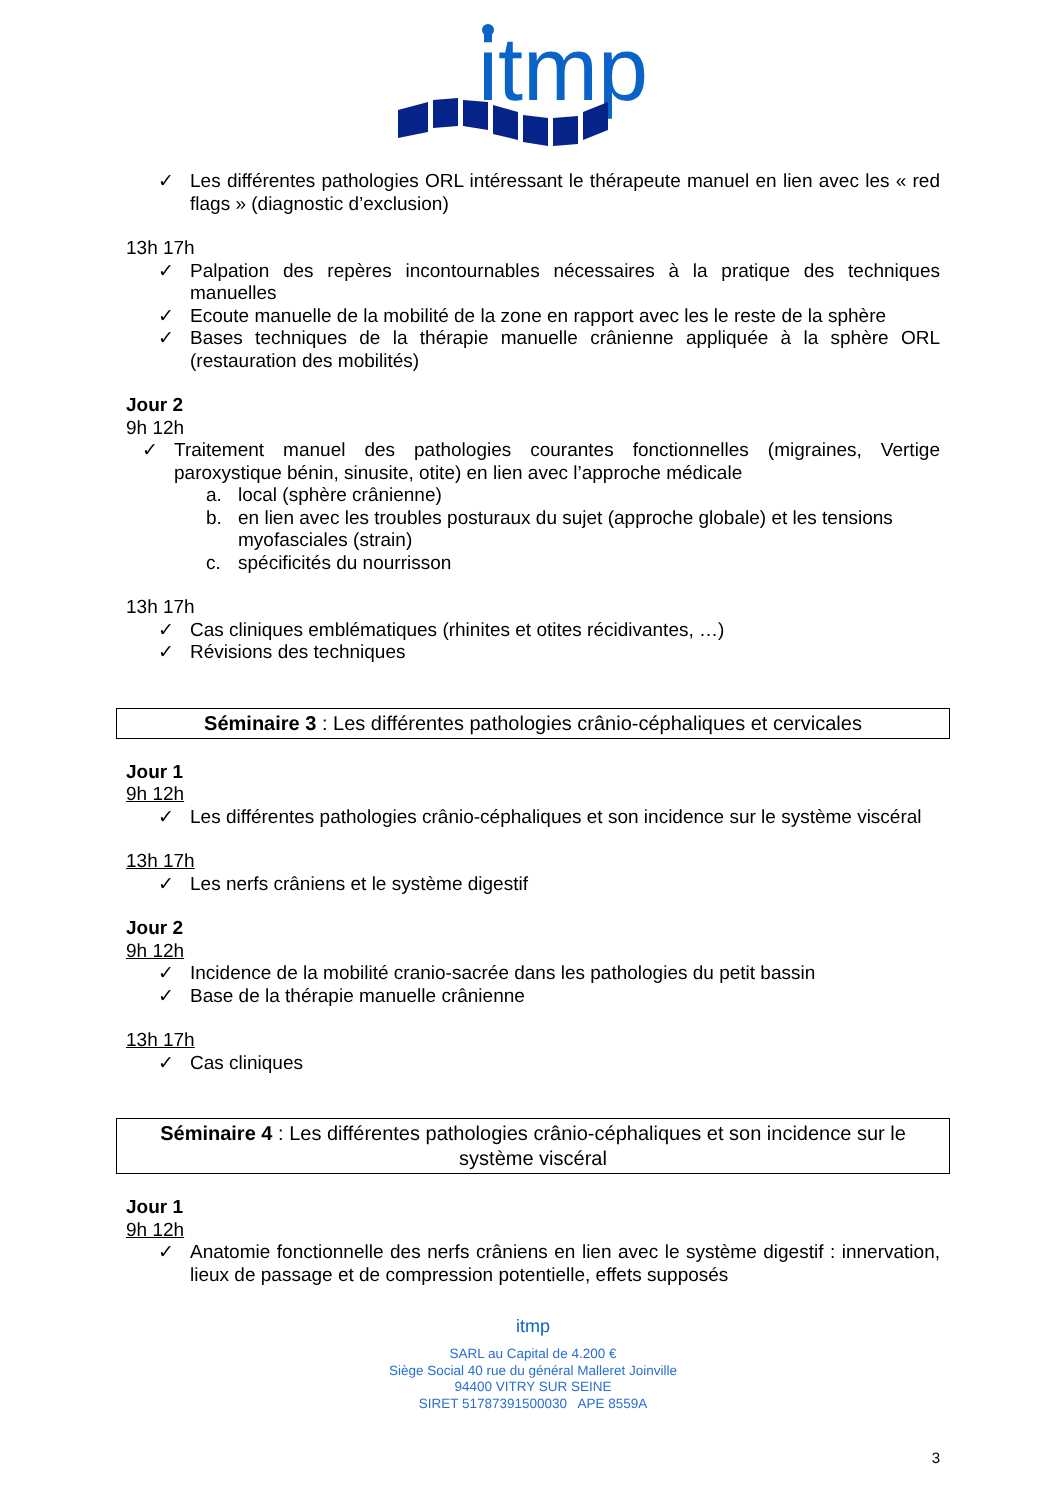itmp
✓ Les différentes pathologies ORL intéressant le thérapeute manuel en lien avec les « red flags » (diagnostic d’exclusion)
13h 17h
✓ Palpation des repères incontournables nécessaires à la pratique des techniques manuelles
✓ Ecoute manuelle de la mobilité de la zone en rapport avec les le reste de la sphère
✓ Bases techniques de la thérapie manuelle crânienne appliquée à la sphère ORL (restauration des mobilités)
Jour 2
9h 12h
✓ Traitement manuel des pathologies courantes fonctionnelles (migraines, Vertige paroxystique bénin, sinusite, otite) en lien avec l’approche médicale
a. local (sphère crânienne)
b. en lien avec les troubles posturaux du sujet (approche globale) et les tensions myofasciales (strain)
c. spécificités du nourrisson
13h 17h
✓ Cas cliniques emblématiques (rhinites et otites récidivantes, …)
✓ Révisions des techniques
Séminaire 3 : Les différentes pathologies crânio-céphaliques et cervicales
Jour 1
9h 12h
✓ Les différentes pathologies crânio-céphaliques et son incidence sur le système viscéral
13h 17h
✓ Les nerfs crâniens et le système digestif
Jour 2
9h 12h
✓ Incidence de la mobilité cranio-sacrée dans les pathologies du petit bassin
✓ Base de la thérapie manuelle crânienne
13h 17h
✓ Cas cliniques
Séminaire 4 : Les différentes pathologies crânio-céphaliques et son incidence sur le système viscéral
Jour 1
9h 12h
✓ Anatomie fonctionnelle des nerfs crâniens en lien avec le système digestif : innervation, lieux de passage et de compression potentielle, effets supposés
itmp
SARL au Capital de 4.200 €
Siège Social 40 rue du général Malleret Joinville
94400 VITRY SUR SEINE
SIRET 51787391500030 APE 8559A
3